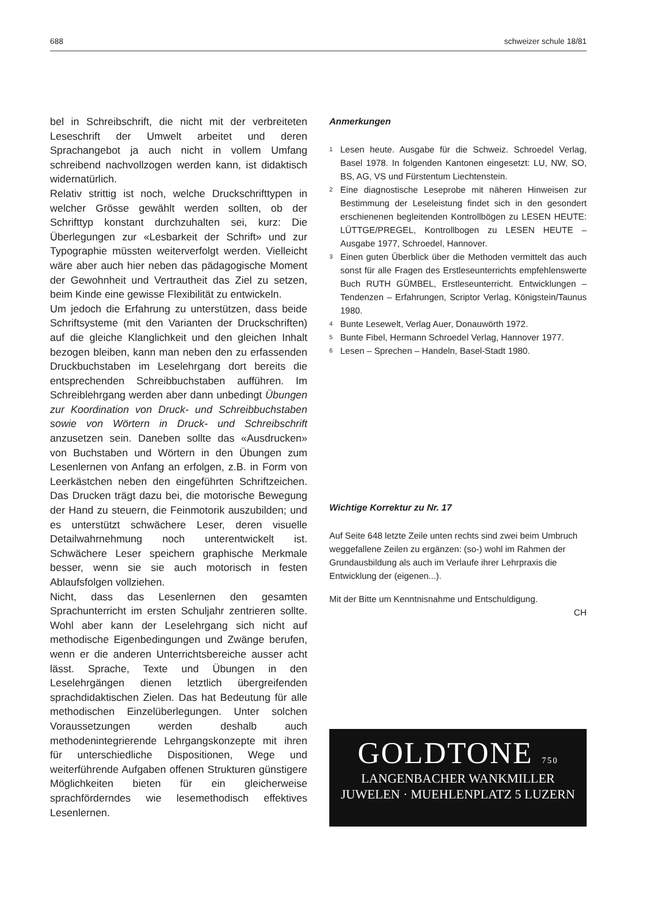688 schweizer schule 18/81
bel in Schreibschrift, die nicht mit der verbreiteten Leseschrift der Umwelt arbeitet und deren Sprachangebot ja auch nicht in vollem Umfang schreibend nachvollzogen werden kann, ist didaktisch widernatürlich.
Relativ strittig ist noch, welche Druckschrifttypen in welcher Grösse gewählt werden sollten, ob der Schrifttyp konstant durchzuhalten sei, kurz: Die Überlegungen zur «Lesbarkeit der Schrift» und zur Typographie müssten weiterverfolgt werden. Vielleicht wäre aber auch hier neben das pädagogische Moment der Gewohnheit und Vertrautheit das Ziel zu setzen, beim Kinde eine gewisse Flexibilität zu entwickeln.
Um jedoch die Erfahrung zu unterstützen, dass beide Schriftsysteme (mit den Varianten der Druckschriften) auf die gleiche Klanglichkeit und den gleichen Inhalt bezogen bleiben, kann man neben den zu erfassenden Druckbuchstaben im Leselehrgang dort bereits die entsprechenden Schreibbuchstaben aufführen. Im Schreiblehrgang werden aber dann unbedingt Übungen zur Koordination von Druck- und Schreibbuchstaben sowie von Wörtern in Druck- und Schreibschrift anzusetzen sein. Daneben sollte das «Ausdrucken» von Buchstaben und Wörtern in den Übungen zum Lesenlernen von Anfang an erfolgen, z.B. in Form von Leerkästchen neben den eingeführten Schriftzeichen. Das Drucken trägt dazu bei, die motorische Bewegung der Hand zu steuern, die Feinmotorik auszubilden; und es unterstützt schwächere Leser, deren visuelle Detailwahrnehmung noch unterentwickelt ist. Schwächere Leser speichern graphische Merkmale besser, wenn sie sie auch motorisch in festen Ablaufsfolgen vollziehen.
Nicht, dass das Lesenlernen den gesamten Sprachunterricht im ersten Schuljahr zentrieren sollte. Wohl aber kann der Leselehrgang sich nicht auf methodische Eigenbedingungen und Zwänge berufen, wenn er die anderen Unterrichtsbereiche ausser acht lässt. Sprache, Texte und Übungen in den Leselehrgängen dienen letztlich übergreifenden sprachdidaktischen Zielen. Das hat Bedeutung für alle methodischen Einzelüberlegungen. Unter solchen Voraussetzungen werden deshalb auch methodenintegrierende Lehrgangskonzepte mit ihren für unterschiedliche Dispositionen, Wege und weiterführende Aufgaben offenen Strukturen günstigere Möglichkeiten bieten für ein gleicherweise sprachförderndes wie lesemethodisch effektives Lesenlernen.
Anmerkungen
<sup>1</sup> Lesen heute. Ausgabe für die Schweiz. Schroedel Verlag, Basel 1978. In folgenden Kantonen eingesetzt: LU, NW, SO, BS, AG, VS und Fürstentum Liechtenstein.
<sup>2</sup> Eine diagnostische Leseprobe mit näheren Hinweisen zur Bestimmung der Leseleistung findet sich in den gesondert erschienenen begleitenden Kontrollbögen zu LESEN HEUTE: LÜTTGE/PREGEL, Kontrollbogen zu LESEN HEUTE – Ausgabe 1977, Schroedel, Hannover.
<sup>3</sup> Einen guten Überblick über die Methoden vermittelt das auch sonst für alle Fragen des Erstleseunterrichts empfehlenswerte Buch RUTH GÜMBEL, Erstleseunterricht. Entwicklungen – Tendenzen – Erfahrungen, Scriptor Verlag, Königstein/Taunus 1980.
<sup>4</sup> Bunte Lesewelt, Verlag Auer, Donauwörth 1972.
<sup>5</sup> Bunte Fibel, Hermann Schroedel Verlag, Hannover 1977.
<sup>6</sup> Lesen – Sprechen – Handeln, Basel-Stadt 1980.
Wichtige Korrektur zu Nr. 17
Auf Seite 648 letzte Zeile unten rechts sind zwei beim Umbruch weggefallene Zeilen zu ergänzen: (so-) wohl im Rahmen der Grundausbildung als auch im Verlaufe ihrer Lehrpraxis die Entwicklung der (eigenen...).
Mit der Bitte um Kenntnisnahme und Entschuldigung.
CH
GOLDTONE 750
LANGENBACHER WANKMILLER
JUWELEN · MUEHLENPLATZ 5 LUZERN